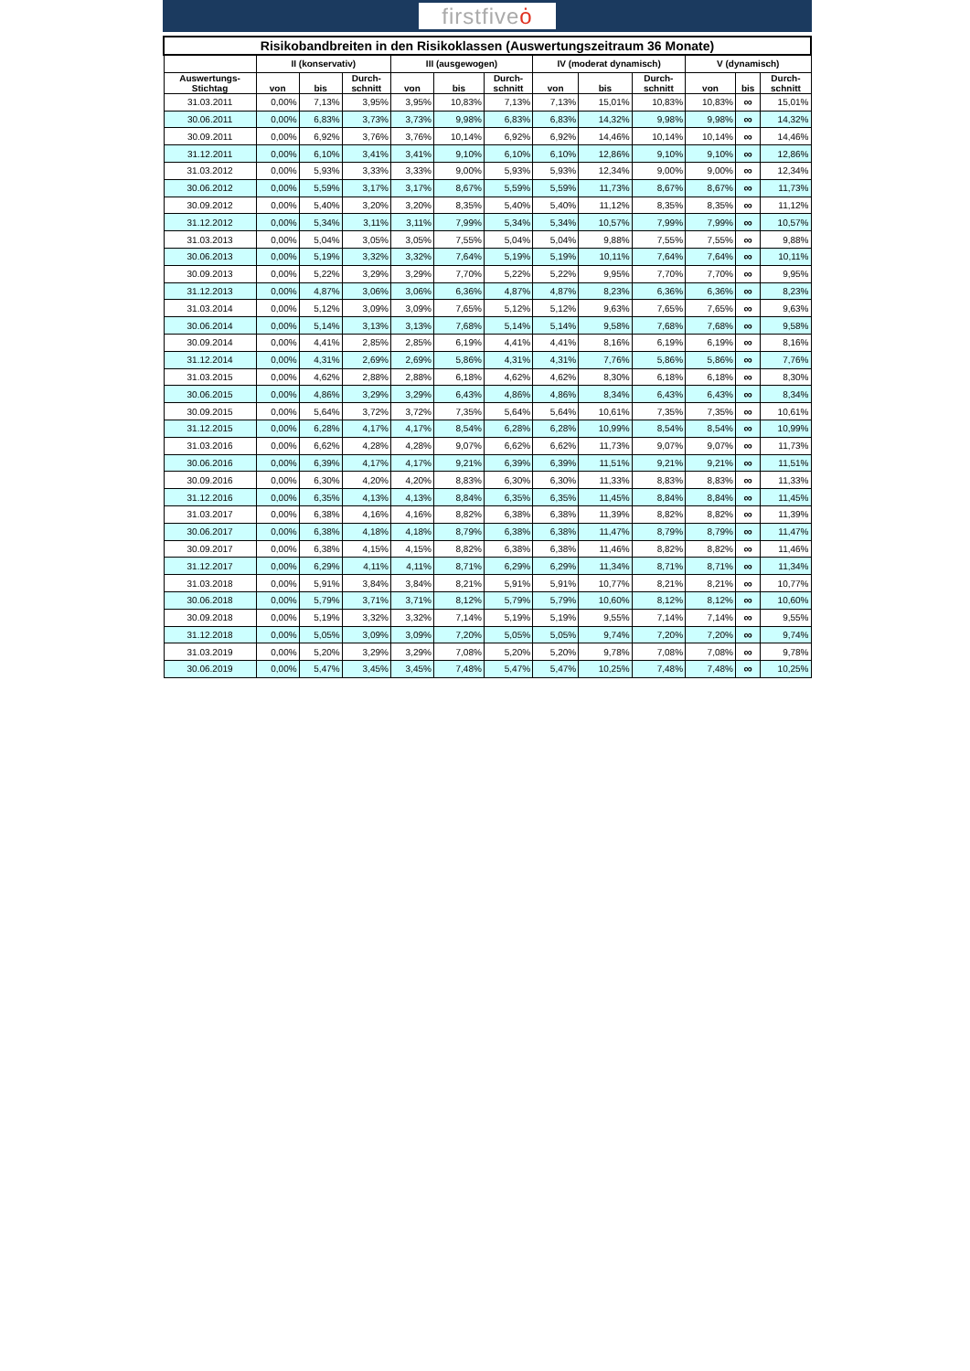firstfiveȯ
| Risikobandbreiten in den Risikoklassen (Auswertungszeitraum 36 Monate) | | | | | | | | | | | | |
| --- | --- | --- | --- | --- | --- | --- | --- | --- | --- | --- | --- | --- |
| | II (konservativ) | | | III (ausgewogen) | | | IV (moderat dynamisch) | | | V (dynamisch) | | |
| Auswertungs- Stichtag | von | bis | Durch- schnitt | von | bis | Durch- schnitt | von | bis | Durch- schnitt | von | bis | Durch- schnitt |
| 31.03.2011 | 0,00% | 7,13% | 3,95% | 3,95% | 10,83% | 7,13% | 7,13% | 15,01% | 10,83% | 10,83% | ∞ | 15,01% |
| 30.06.2011 | 0,00% | 6,83% | 3,73% | 3,73% | 9,98% | 6,83% | 6,83% | 14,32% | 9,98% | 9,98% | ∞ | 14,32% |
| 30.09.2011 | 0,00% | 6,92% | 3,76% | 3,76% | 10,14% | 6,92% | 6,92% | 14,46% | 10,14% | 10,14% | ∞ | 14,46% |
| 31.12.2011 | 0,00% | 6,10% | 3,41% | 3,41% | 9,10% | 6,10% | 6,10% | 12,86% | 9,10% | 9,10% | ∞ | 12,86% |
| 31.03.2012 | 0,00% | 5,93% | 3,33% | 3,33% | 9,00% | 5,93% | 5,93% | 12,34% | 9,00% | 9,00% | ∞ | 12,34% |
| 30.06.2012 | 0,00% | 5,59% | 3,17% | 3,17% | 8,67% | 5,59% | 5,59% | 11,73% | 8,67% | 8,67% | ∞ | 11,73% |
| 30.09.2012 | 0,00% | 5,40% | 3,20% | 3,20% | 8,35% | 5,40% | 5,40% | 11,12% | 8,35% | 8,35% | ∞ | 11,12% |
| 31.12.2012 | 0,00% | 5,34% | 3,11% | 3,11% | 7,99% | 5,34% | 5,34% | 10,57% | 7,99% | 7,99% | ∞ | 10,57% |
| 31.03.2013 | 0,00% | 5,04% | 3,05% | 3,05% | 7,55% | 5,04% | 5,04% | 9,88% | 7,55% | 7,55% | ∞ | 9,88% |
| 30.06.2013 | 0,00% | 5,19% | 3,32% | 3,32% | 7,64% | 5,19% | 5,19% | 10,11% | 7,64% | 7,64% | ∞ | 10,11% |
| 30.09.2013 | 0,00% | 5,22% | 3,29% | 3,29% | 7,70% | 5,22% | 5,22% | 9,95% | 7,70% | 7,70% | ∞ | 9,95% |
| 31.12.2013 | 0,00% | 4,87% | 3,06% | 3,06% | 6,36% | 4,87% | 4,87% | 8,23% | 6,36% | 6,36% | ∞ | 8,23% |
| 31.03.2014 | 0,00% | 5,12% | 3,09% | 3,09% | 7,65% | 5,12% | 5,12% | 9,63% | 7,65% | 7,65% | ∞ | 9,63% |
| 30.06.2014 | 0,00% | 5,14% | 3,13% | 3,13% | 7,68% | 5,14% | 5,14% | 9,58% | 7,68% | 7,68% | ∞ | 9,58% |
| 30.09.2014 | 0,00% | 4,41% | 2,85% | 2,85% | 6,19% | 4,41% | 4,41% | 8,16% | 6,19% | 6,19% | ∞ | 8,16% |
| 31.12.2014 | 0,00% | 4,31% | 2,69% | 2,69% | 5,86% | 4,31% | 4,31% | 7,76% | 5,86% | 5,86% | ∞ | 7,76% |
| 31.03.2015 | 0,00% | 4,62% | 2,88% | 2,88% | 6,18% | 4,62% | 4,62% | 8,30% | 6,18% | 6,18% | ∞ | 8,30% |
| 30.06.2015 | 0,00% | 4,86% | 3,29% | 3,29% | 6,43% | 4,86% | 4,86% | 8,34% | 6,43% | 6,43% | ∞ | 8,34% |
| 30.09.2015 | 0,00% | 5,64% | 3,72% | 3,72% | 7,35% | 5,64% | 5,64% | 10,61% | 7,35% | 7,35% | ∞ | 10,61% |
| 31.12.2015 | 0,00% | 6,28% | 4,17% | 4,17% | 8,54% | 6,28% | 6,28% | 10,99% | 8,54% | 8,54% | ∞ | 10,99% |
| 31.03.2016 | 0,00% | 6,62% | 4,28% | 4,28% | 9,07% | 6,62% | 6,62% | 11,73% | 9,07% | 9,07% | ∞ | 11,73% |
| 30.06.2016 | 0,00% | 6,39% | 4,17% | 4,17% | 9,21% | 6,39% | 6,39% | 11,51% | 9,21% | 9,21% | ∞ | 11,51% |
| 30.09.2016 | 0,00% | 6,30% | 4,20% | 4,20% | 8,83% | 6,30% | 6,30% | 11,33% | 8,83% | 8,83% | ∞ | 11,33% |
| 31.12.2016 | 0,00% | 6,35% | 4,13% | 4,13% | 8,84% | 6,35% | 6,35% | 11,45% | 8,84% | 8,84% | ∞ | 11,45% |
| 31.03.2017 | 0,00% | 6,38% | 4,16% | 4,16% | 8,82% | 6,38% | 6,38% | 11,39% | 8,82% | 8,82% | ∞ | 11,39% |
| 30.06.2017 | 0,00% | 6,38% | 4,18% | 4,18% | 8,79% | 6,38% | 6,38% | 11,47% | 8,79% | 8,79% | ∞ | 11,47% |
| 30.09.2017 | 0,00% | 6,38% | 4,15% | 4,15% | 8,82% | 6,38% | 6,38% | 11,46% | 8,82% | 8,82% | ∞ | 11,46% |
| 31.12.2017 | 0,00% | 6,29% | 4,11% | 4,11% | 8,71% | 6,29% | 6,29% | 11,34% | 8,71% | 8,71% | ∞ | 11,34% |
| 31.03.2018 | 0,00% | 5,91% | 3,84% | 3,84% | 8,21% | 5,91% | 5,91% | 10,77% | 8,21% | 8,21% | ∞ | 10,77% |
| 30.06.2018 | 0,00% | 5,79% | 3,71% | 3,71% | 8,12% | 5,79% | 5,79% | 10,60% | 8,12% | 8,12% | ∞ | 10,60% |
| 30.09.2018 | 0,00% | 5,19% | 3,32% | 3,32% | 7,14% | 5,19% | 5,19% | 9,55% | 7,14% | 7,14% | ∞ | 9,55% |
| 31.12.2018 | 0,00% | 5,05% | 3,09% | 3,09% | 7,20% | 5,05% | 5,05% | 9,74% | 7,20% | 7,20% | ∞ | 9,74% |
| 31.03.2019 | 0,00% | 5,20% | 3,29% | 3,29% | 7,08% | 5,20% | 5,20% | 9,78% | 7,08% | 7,08% | ∞ | 9,78% |
| 30.06.2019 | 0,00% | 5,47% | 3,45% | 3,45% | 7,48% | 5,47% | 5,47% | 10,25% | 7,48% | 7,48% | ∞ | 10,25% |